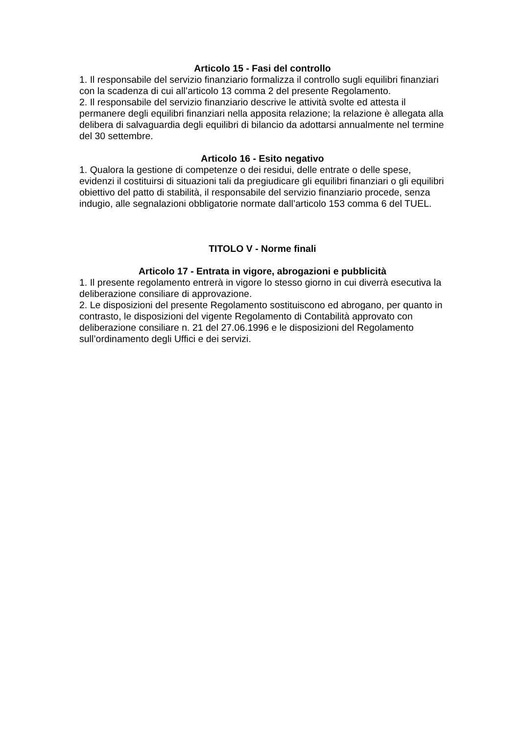Articolo 15 - Fasi del controllo
1. Il responsabile del servizio finanziario formalizza il controllo sugli equilibri finanziari con la scadenza di cui all’articolo 13 comma 2 del presente Regolamento.
2. Il responsabile del servizio finanziario descrive le attività svolte ed attesta il permanere degli equilibri finanziari nella apposita relazione; la relazione è allegata alla delibera di salvaguardia degli equilibri di bilancio da adottarsi annualmente nel termine del 30 settembre.
Articolo 16 - Esito negativo
1. Qualora la gestione di competenze o dei residui, delle entrate o delle spese, evidenzi il costituirsi di situazioni tali da pregiudicare gli equilibri finanziari o gli equilibri obiettivo del patto di stabilità, il responsabile del servizio finanziario procede, senza indugio, alle segnalazioni obbligatorie normate dall’articolo 153 comma 6 del TUEL.
TITOLO V - Norme finali
Articolo 17 - Entrata in vigore, abrogazioni e pubblicità
1. Il presente regolamento entrerà in vigore lo stesso giorno in cui diverrà esecutiva la deliberazione consiliare di approvazione.
2. Le disposizioni del presente Regolamento sostituiscono ed abrogano, per quanto in contrasto, le disposizioni del vigente Regolamento di Contabilità approvato con deliberazione consiliare n. 21 del 27.06.1996 e le disposizioni del Regolamento sull’ordinamento degli Uffici e dei servizi.